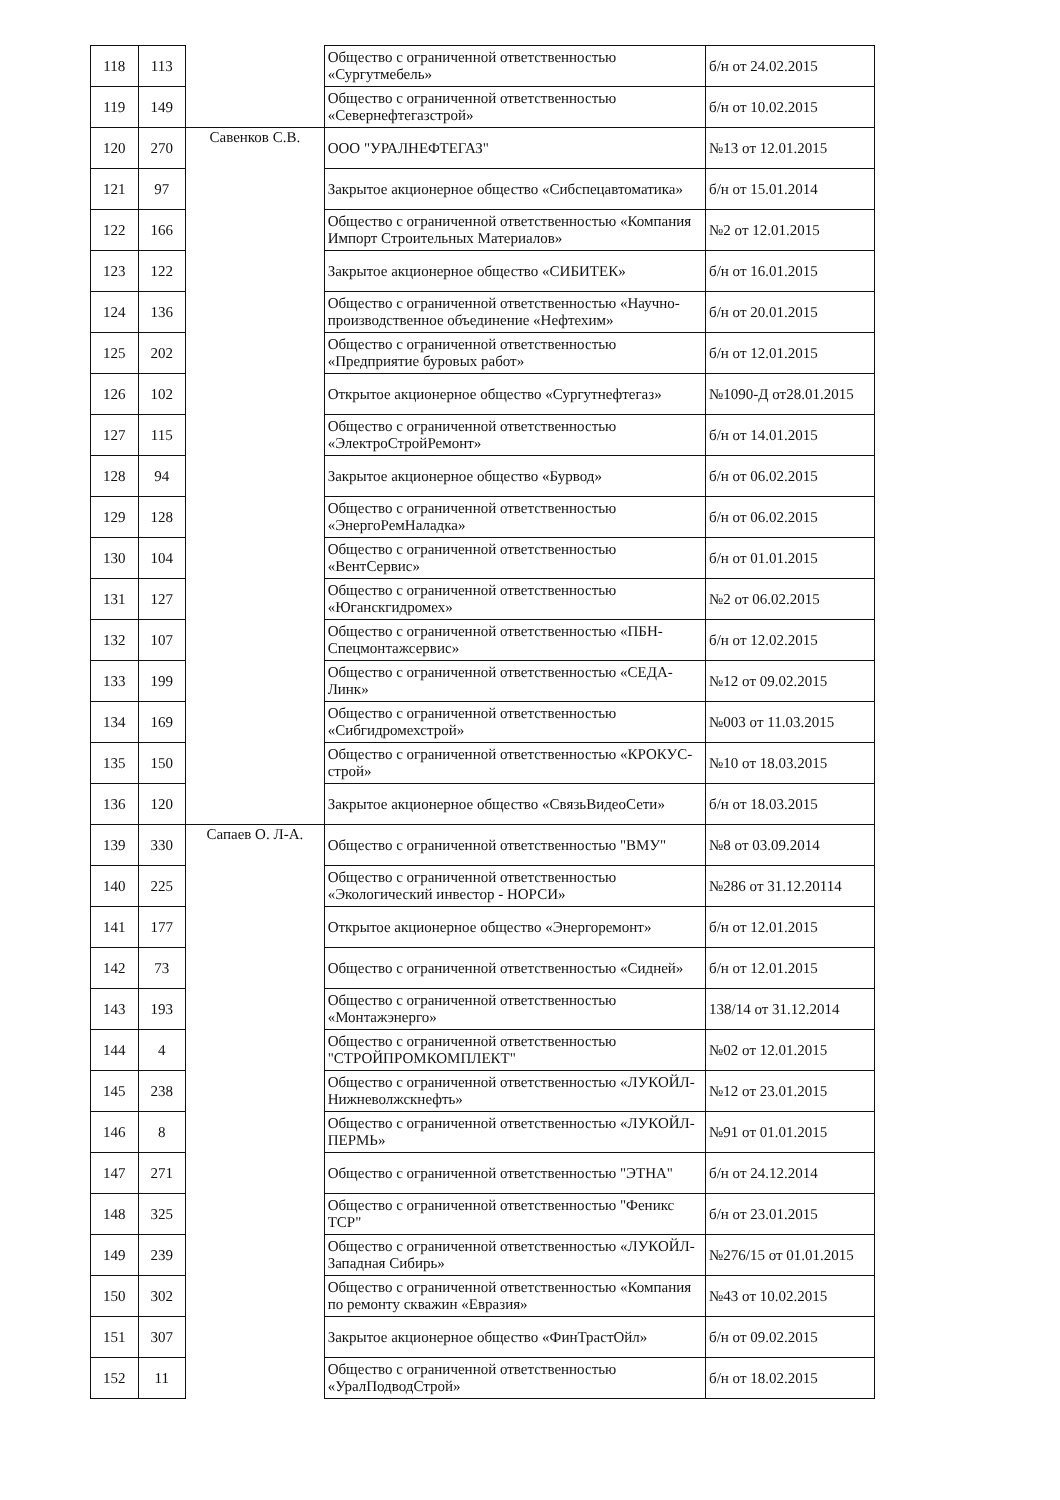| 118 | 113 | | Общество с ограниченной ответственностью «Сургутмебель» | б/н от 24.02.2015 |
| 119 | 149 | | Общество с ограниченной ответственностью «Севернефтегазстрой» | б/н от 10.02.2015 |
| 120 | 270 | Савенков С.В. | ООО "УРАЛНЕФТЕГАЗ" | №13 от 12.01.2015 |
| 121 | 97 | | Закрытое акционерное общество «Сибспецавтоматика» | б/н от 15.01.2014 |
| 122 | 166 | | Общество с ограниченной ответственностью «Компания Импорт Строительных Материалов» | №2 от 12.01.2015 |
| 123 | 122 | | Закрытое акционерное общество «СИБИТЕК» | б/н от 16.01.2015 |
| 124 | 136 | | Общество с ограниченной ответственностью «Научно-производственное объединение «Нефтехим» | б/н от 20.01.2015 |
| 125 | 202 | | Общество с ограниченной ответственностью «Предприятие буровых работ» | б/н от 12.01.2015 |
| 126 | 102 | | Открытое акционерное общество «Сургутнефтегаз» | №1090-Д от28.01.2015 |
| 127 | 115 | | Общество с ограниченной ответственностью «ЭлектроСтройРемонт» | б/н от 14.01.2015 |
| 128 | 94 | | Закрытое акционерное общество «Бурвод» | б/н от 06.02.2015 |
| 129 | 128 | | Общество с ограниченной ответственностью «ЭнергоРемНаладка» | б/н от 06.02.2015 |
| 130 | 104 | | Общество с ограниченной ответственностью «ВентСервис» | б/н от 01.01.2015 |
| 131 | 127 | | Общество с ограниченной ответственностью «Юганскгидромех» | №2 от 06.02.2015 |
| 132 | 107 | | Общество с ограниченной ответственностью «ПБН-Спецмонтажсервис» | б/н от 12.02.2015 |
| 133 | 199 | | Общество с ограниченной ответственностью «СЕДА-Линк» | №12 от 09.02.2015 |
| 134 | 169 | | Общество с ограниченной ответственностью «Сибгидромехстрой» | №003 от 11.03.2015 |
| 135 | 150 | | Общество с ограниченной ответственностью «КРОКУС-строй» | №10 от 18.03.2015 |
| 136 | 120 | | Закрытое акционерное общество «СвязьВидеоСети» | б/н от 18.03.2015 |
| 139 | 330 | Сапаев О. Л-А. | Общество с ограниченной ответственностью "ВМУ" | №8 от 03.09.2014 |
| 140 | 225 | | Общество с ограниченной ответственностью «Экологический инвестор - НОРСИ» | №286 от 31.12.20114 |
| 141 | 177 | | Открытое акционерное общество «Энергоремонт» | б/н от 12.01.2015 |
| 142 | 73 | | Общество с ограниченной ответственностью «Сидней» | б/н от 12.01.2015 |
| 143 | 193 | | Общество с ограниченной ответственностью «Монтажэнерго» | 138/14 от 31.12.2014 |
| 144 | 4 | | Общество с ограниченной ответственностью "СТРОЙПРОМКОМПЛЕКТ" | №02 от 12.01.2015 |
| 145 | 238 | | Общество с ограниченной ответственностью «ЛУКОЙЛ-Нижневолжскнефть» | №12 от 23.01.2015 |
| 146 | 8 | | Общество с ограниченной ответственностью «ЛУКОЙЛ-ПЕРМЬ» | №91 от 01.01.2015 |
| 147 | 271 | | Общество с ограниченной ответственностью "ЭТНА" | б/н от 24.12.2014 |
| 148 | 325 | | Общество с ограниченной ответственностью "Феникс ТСР" | б/н от 23.01.2015 |
| 149 | 239 | | Общество с ограниченной ответственностью «ЛУКОЙЛ-Западная Сибирь» | №276/15 от 01.01.2015 |
| 150 | 302 | | Общество с ограниченной ответственностью «Компания по ремонту скважин «Евразия» | №43 от 10.02.2015 |
| 151 | 307 | | Закрытое акционерное общество «ФинТрастОйл» | б/н от 09.02.2015 |
| 152 | 11 | | Общество с ограниченной ответственностью «УралПодводСтрой» | б/н от 18.02.2015 |